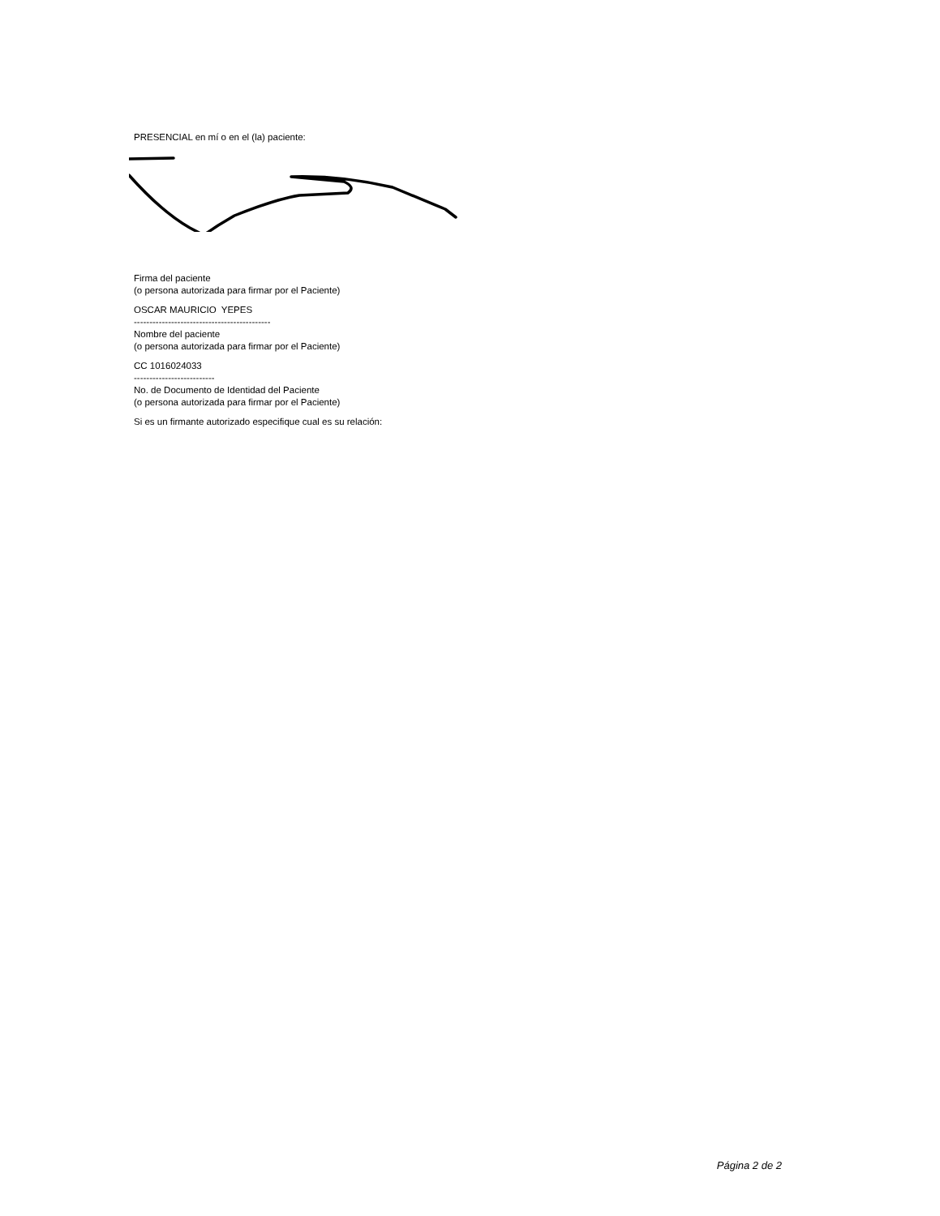PRESENCIAL en mí o en el (la) paciente:
Firma del paciente
(o persona autorizada para firmar por el Paciente)
OSCAR MAURICIO YEPES
--------------------------------------------
Nombre del paciente
(o persona autorizada para firmar por el Paciente)
CC 1016024033
--------------------------
No. de Documento de Identidad del Paciente
(o persona autorizada para firmar por el Paciente)
Si es un firmante autorizado especifique cual es su relación:
Página 2 de 2